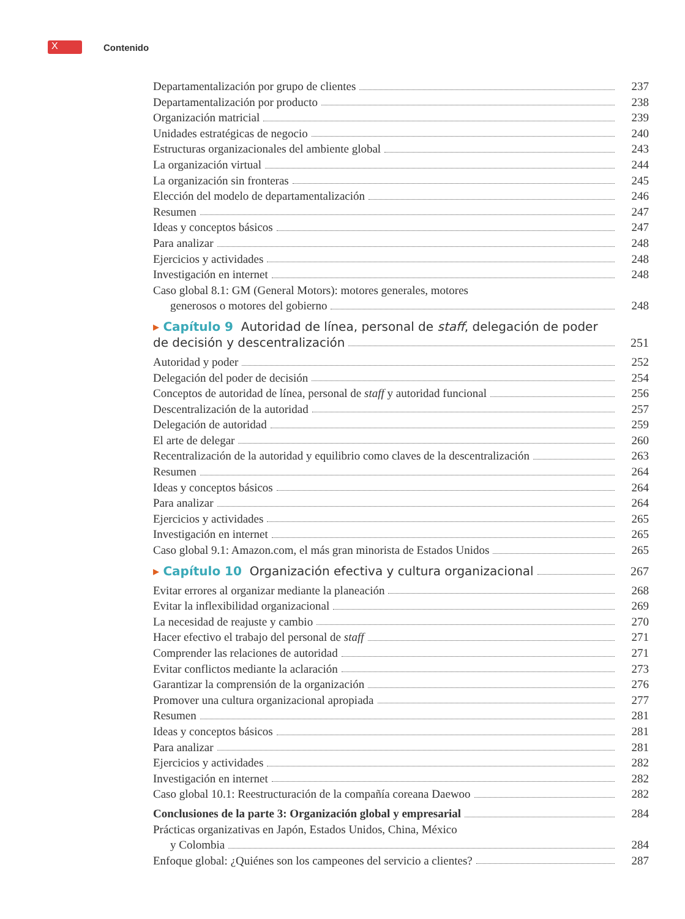X
Contenido
Departamentalización por grupo de clientes 237
Departamentalización por producto 238
Organización matricial 239
Unidades estratégicas de negocio 240
Estructuras organizacionales del ambiente global 243
La organización virtual 244
La organización sin fronteras 245
Elección del modelo de departamentalización 246
Resumen 247
Ideas y conceptos básicos 247
Para analizar 248
Ejercicios y actividades 248
Investigación en internet 248
Caso global 8.1: GM (General Motors): motores generales, motores
generosos o motores del gobierno 248
▸ Capítulo 9 Autoridad de línea, personal de staff, delegación de poder
de decisión y descentralización 251
Autoridad y poder 252
Delegación del poder de decisión 254
Conceptos de autoridad de línea, personal de staff y autoridad funcional 256
Descentralización de la autoridad 257
Delegación de autoridad 259
El arte de delegar 260
Recentralización de la autoridad y equilibrio como claves de la descentralización 263
Resumen 264
Ideas y conceptos básicos 264
Para analizar 264
Ejercicios y actividades 265
Investigación en internet 265
Caso global 9.1: Amazon.com, el más gran minorista de Estados Unidos 265
▸ Capítulo 10 Organización efectiva y cultura organizacional 267
Evitar errores al organizar mediante la planeación 268
Evitar la inflexibilidad organizacional 269
La necesidad de reajuste y cambio 270
Hacer efectivo el trabajo del personal de staff 271
Comprender las relaciones de autoridad 271
Evitar conflictos mediante la aclaración 273
Garantizar la comprensión de la organización 276
Promover una cultura organizacional apropiada 277
Resumen 281
Ideas y conceptos básicos 281
Para analizar 281
Ejercicios y actividades 282
Investigación en internet 282
Caso global 10.1: Reestructuración de la compañía coreana Daewoo 282
Conclusiones de la parte 3: Organización global y empresarial 284
Prácticas organizativas en Japón, Estados Unidos, China, México
y Colombia 284
Enfoque global: ¿Quiénes son los campeones del servicio a clientes? 287